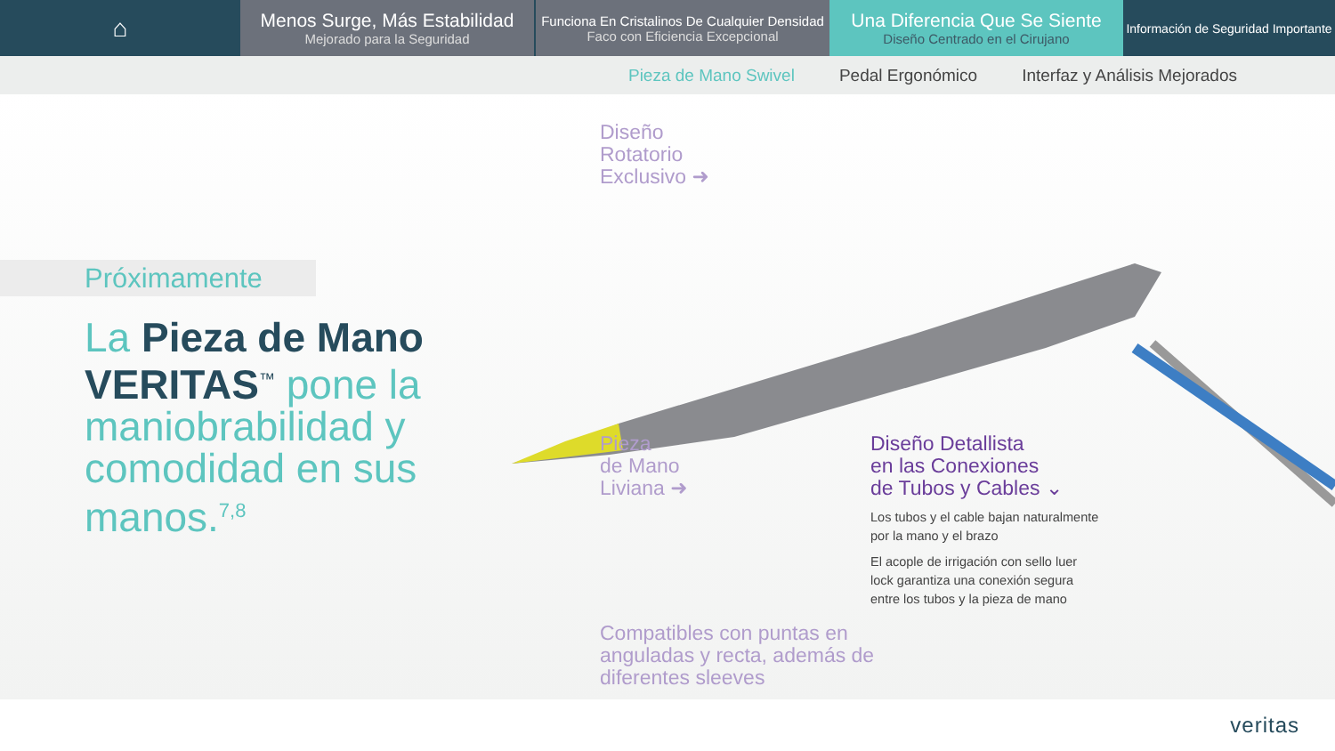⌂
Menos Surge, Más Estabilidad
Mejorado para la Seguridad
Funciona En Cristalinos De Cualquier Densidad
Faco con Eficiencia Excepcional
Una Diferencia Que Se Siente
Diseño Centrado en el Cirujano
Información de Seguridad Importante
Pieza de Mano Swivel Pedal Ergonómico Interfaz y Análisis Mejorados
Próximamente
La Pieza de Mano VERITAS<sup>™</sup> pone la maniobrabilidad y comodidad en sus manos.<sup>7,8</sup>
Diseño
Rotatorio
Exclusivo ➜
Pieza
de Mano
Liviana ➜
Diseño Detallista
en las Conexiones
de Tubos y Cables ⌄
Los tubos y el cable bajan naturalmente por la mano y el brazo
El acople de irrigación con sello luer lock garantiza una conexión segura entre los tubos y la pieza de mano
Compatibles con puntas en
anguladas y recta, además de
diferentes sleeves
veritas